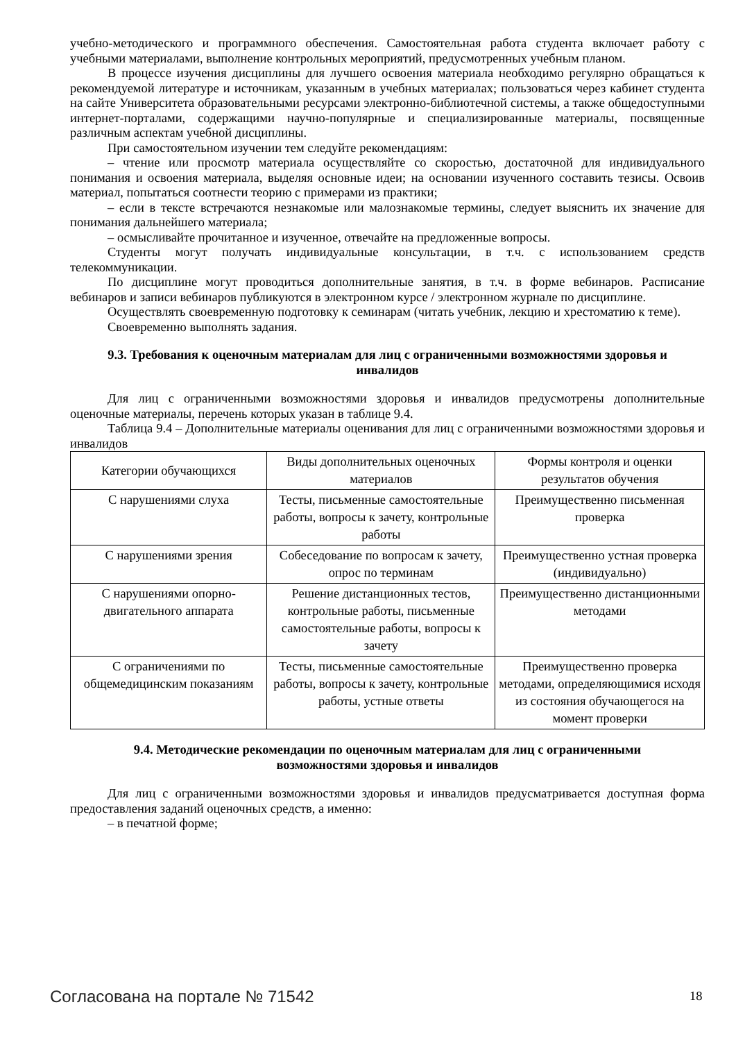учебно-методического и программного обеспечения. Самостоятельная работа студента включает работу с учебными материалами, выполнение контрольных мероприятий, предусмотренных учебным планом.
В процессе изучения дисциплины для лучшего освоения материала необходимо регулярно обращаться к рекомендуемой литературе и источникам, указанным в учебных материалах; пользоваться через кабинет студента на сайте Университета образовательными ресурсами электронно-библиотечной системы, а также общедоступными интернет-порталами, содержащими научно-популярные и специализированные материалы, посвященные различным аспектам учебной дисциплины.
При самостоятельном изучении тем следуйте рекомендациям:
– чтение или просмотр материала осуществляйте со скоростью, достаточной для индивидуального понимания и освоения материала, выделяя основные идеи; на основании изученного составить тезисы. Освоив материал, попытаться соотнести теорию с примерами из практики;
– если в тексте встречаются незнакомые или малознакомые термины, следует выяснить их значение для понимания дальнейшего материала;
– осмысливайте прочитанное и изученное, отвечайте на предложенные вопросы.
Студенты могут получать индивидуальные консультации, в т.ч. с использованием средств телекоммуникации.
По дисциплине могут проводиться дополнительные занятия, в т.ч. в форме вебинаров. Расписание вебинаров и записи вебинаров публикуются в электронном курсе / электронном журнале по дисциплине.
Осуществлять своевременную подготовку к семинарам (читать учебник, лекцию и хрестоматию к теме).
Своевременно выполнять задания.
9.3. Требования к оценочным материалам для лиц с ограниченными возможностями здоровья и инвалидов
Для лиц с ограниченными возможностями здоровья и инвалидов предусмотрены дополнительные оценочные материалы, перечень которых указан в таблице 9.4.
Таблица 9.4 – Дополнительные материалы оценивания для лиц с ограниченными возможностями здоровья и инвалидов
| Категории обучающихся | Виды дополнительных оценочных материалов | Формы контроля и оценки результатов обучения |
| С нарушениями слуха | Тесты, письменные самостоятельные работы, вопросы к зачету, контрольные работы | Преимущественно письменная проверка |
| С нарушениями зрения | Собеседование по вопросам к зачету, опрос по терминам | Преимущественно устная проверка (индивидуально) |
| С нарушениями опорно-двигательного аппарата | Решение дистанционных тестов, контрольные работы, письменные самостоятельные работы, вопросы к зачету | Преимущественно дистанционными методами |
| С ограничениями по общемедицинским показаниям | Тесты, письменные самостоятельные работы, вопросы к зачету, контрольные работы, устные ответы | Преимущественно проверка методами, определяющимися исходя из состояния обучающегося на момент проверки |
9.4. Методические рекомендации по оценочным материалам для лиц с ограниченными возможностями здоровья и инвалидов
Для лиц с ограниченными возможностями здоровья и инвалидов предусматривается доступная форма предоставления заданий оценочных средств, а именно:
– в печатной форме;
Согласована на портале № 71542 18